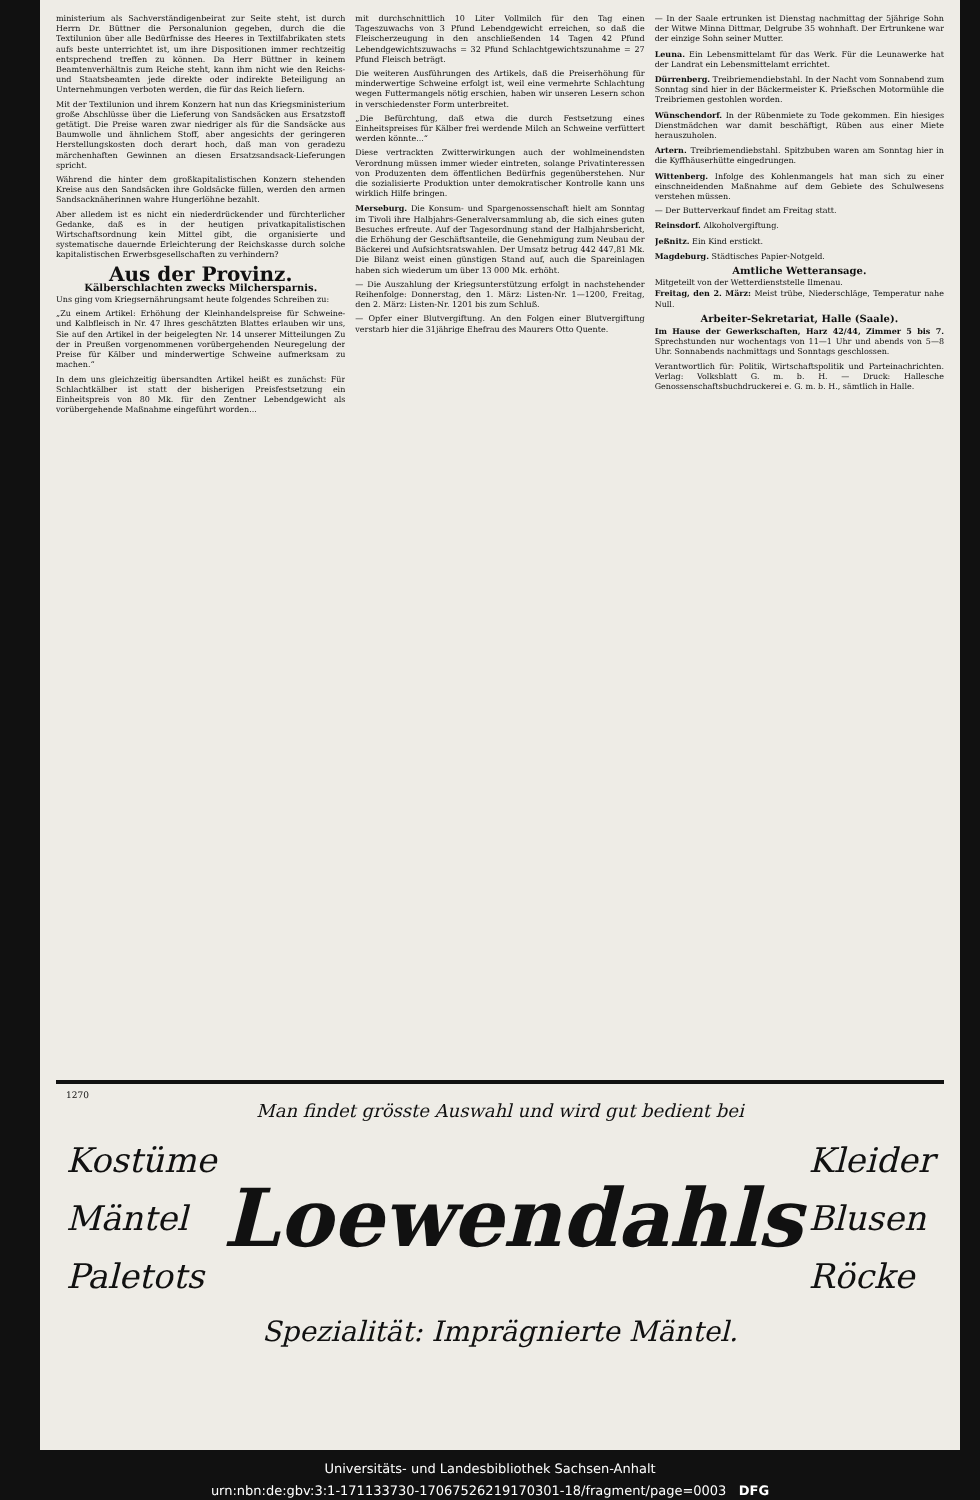ministerium als Sachverständigenbeirat zur Seite steht, ist durch Herrn Dr. Büttner die Personalunion gegeben, durch die die Textilunion über alle Bedürfnisse des Heeres in Textilfabrikaten stets aufs beste unterrichtet ist, um ihre Dispositionen immer rechtzeitig entsprechend treffen zu können. Da Herr Büttner in keinem Beamtenverhältnis zum Reiche steht, kann ihm nicht wie den Reichs- und Staatsbeamten jede direkte oder indirekte Beteiligung an Unternehmungen verboten werden, die für das Reich liefern.
Mit der Textilunion und ihrem Konzern hat nun das Kriegsministerium große Abschlüsse über die Lieferung von Sandsäcken aus Ersatzstoff getätigt. Die Preise waren zwar niedriger als für die Sandsäcke aus Baumwolle und ähnlichem Stoff, aber angesichts der geringeren Herstellungskosten doch derart hoch, daß man von geradezu märchenhaften Gewinnen an diesen Ersatzsandsack-Lieferungen spricht.
Während die hinter dem großkapitalistischen Konzern stehenden Kreise aus den Sandsäcken ihre Goldsäcke füllen, werden den armen Sandsacknäherinnen wahre Hungerlöhne bezahlt.
Aber alledem ist es nicht ein niederdrückender und fürchterlicher Gedanke, daß es in der heutigen privatkapitalistischen Wirtschaftsordnung kein Mittel gibt, die organisierte und systematische dauernde Erleichterung der Reichskasse durch solche kapitalistischen Erwerbsgesellschaften zu verhindern?
Aus der Provinz.
Kälberschlachten zwecks Milchersparnis.
Uns ging vom Kriegsernährungsamt heute folgendes Schreiben zu:
„Zu einem Artikel: Erhöhung der Kleinhandelspreise für Schweine- und Kalbfleisch in Nr. 47 Ihres geschätzten Blattes erlauben wir uns, Sie auf den Artikel in der beigelegten Nr. 14 unserer Mitteilungen Zu der in Preußen vorgenommenen vorübergehenden Neuregelung der Preise für Kälber und minderwertige Schweine aufmerksam zu machen.“
In dem uns gleichzeitig übersandten Artikel heißt es zunächst: Für Schlachtkälber ist statt der bisherigen Preisfestsetzung ein Einheitspreis von 80 Mk. für den Zentner Lebendgewicht als vorübergehende Maßnahme eingeführt worden...
mit durchschnittlich 10 Liter Vollmilch für den Tag einen Tageszuwachs von 3 Pfund Lebendgewicht erreichen, so daß die Fleischerzeugung in den anschließenden 14 Tagen 42 Pfund Lebendgewichtszuwachs = 32 Pfund Schlachtgewichtszunahme = 27 Pfund Fleisch beträgt.
Die weiteren Ausführungen des Artikels, daß die Preiserhöhung für minderwertige Schweine erfolgt ist, weil eine vermehrte Schlachtung wegen Futtermangels nötig erschien, haben wir unseren Lesern schon in verschiedenster Form unterbreitet.
„Die Befürchtung, daß etwa die durch Festsetzung eines Einheitspreises für Kälber frei werdende Milch an Schweine verfüttert werden könnte...“
Diese vertrackten Zwitterwirkungen auch der wohlmeinendsten Verordnung müssen immer wieder eintreten, solange Privatinteressen von Produzenten dem öffentlichen Bedürfnis gegenüberstehen. Nur die sozialisierte Produktion unter demokratischer Kontrolle kann uns wirklich Hilfe bringen.
Merseburg. Die Konsum- und Spargenossenschaft hielt am Sonntag im Tivoli ihre Halbjahrs-Generalversammlung ab, die sich eines guten Besuches erfreute. Auf der Tagesordnung stand der Halbjahrsbericht, die Erhöhung der Geschäftsanteile, die Genehmigung zum Neubau der Bäckerei und Aufsichtsratswahlen. Der Umsatz betrug 442 447,81 Mk. Die Bilanz weist einen günstigen Stand auf, auch die Spareinlagen haben sich wiederum um über 13 000 Mk. erhöht.
— Die Auszahlung der Kriegsunterstützung erfolgt in nachstehender Reihenfolge: Donnerstag, den 1. März: Listen-Nr. 1—1200, Freitag, den 2. März: Listen-Nr. 1201 bis zum Schluß.
— Opfer einer Blutvergiftung. An den Folgen einer Blutvergiftung verstarb hier die 31jährige Ehefrau des Maurers Otto Quente.
— In der Saale ertrunken ist Dienstag nachmittag der 5jährige Sohn der Witwe Minna Dittmar, Delgrube 35 wohnhaft. Der Ertrunkene war der einzige Sohn seiner Mutter.
Leuna. Ein Lebensmittelamt für das Werk. Für die Leunawerke hat der Landrat ein Lebensmittelamt errichtet.
Dürrenberg. Treibriemendiebstahl. In der Nacht vom Sonnabend zum Sonntag sind hier in der Bäckermeister K. Prießschen Motormühle die Treibriemen gestohlen worden.
Wünschendorf. In der Rübenmiete zu Tode gekommen. Ein hiesiges Dienstmädchen war damit beschäftigt, Rüben aus einer Miete herauszuholen.
Artern. Treibriemendiebstahl. Spitzbuben waren am Sonntag hier in die Kyffhäuserhütte eingedrungen.
Wittenberg. Infolge des Kohlenmangels hat man sich zu einer einschneidenden Maßnahme auf dem Gebiete des Schulwesens verstehen müssen.
— Der Butterverkauf findet am Freitag statt.
Reinsdorf. Alkoholvergiftung.
Jeßnitz. Ein Kind erstickt.
Magdeburg. Städtisches Papier-Notgeld.
Amtliche Wetteransage.
Mitgeteilt von der Wetterdienststelle Ilmenau.
Freitag, den 2. März: Meist trübe, Niederschläge, Temperatur nahe Null.
Arbeiter-Sekretariat, Halle (Saale).
Im Hause der Gewerkschaften, Harz 42/44, Zimmer 5 bis 7. Sprechstunden nur wochentags von 11—1 Uhr und abends von 5—8 Uhr. Sonnabends nachmittags und Sonntags geschlossen.
Verantwortlich für: Politik, Wirtschaftspolitik und Parteinachrichten. Verlag: Volksblatt G. m. b. H. — Druck: Hallesche Genossenschaftsbuchdruckerei e. G. m. b. H., sämtlich in Halle.
1270
Man findet grösste Auswahl und wird gut bedient bei
Kostüme
Mäntel
Paletots
Loewendahls
Kleider
Blusen
Röcke
Spezialität: Imprägnierte Mäntel.
Universitäts- und Landesbibliothek Sachsen-Anhalt
urn:nbn:de:gbv:3:1-171133730-17067526219170301-18/fragment/page=0003 DFG